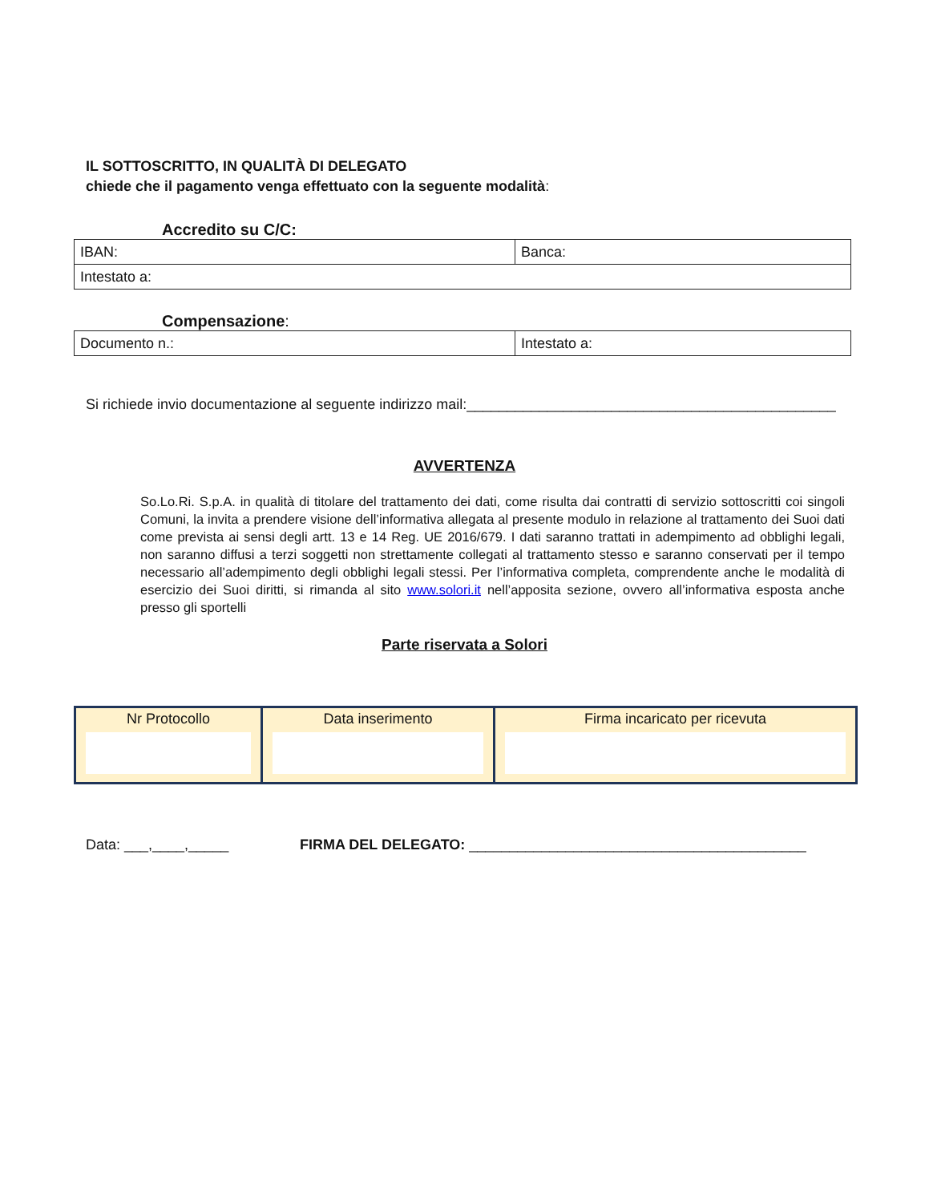IL SOTTOSCRITTO, IN QUALITÀ DI DELEGATO
chiede che il pagamento venga effettuato con la seguente modalità:
Accredito su C/C:
| IBAN: | Banca: |
| Intestato a: | |
Compensazione:
| Documento n.: | Intestato a: |
Si richiede invio documentazione al seguente indirizzo mail:______________________________________________
AVVERTENZA
So.Lo.Ri. S.p.A. in qualità di titolare del trattamento dei dati, come risulta dai contratti di servizio sottoscritti coi singoli Comuni, la invita a prendere visione dell’informativa allegata al presente modulo in relazione al trattamento dei Suoi dati come prevista ai sensi degli artt. 13 e 14 Reg. UE 2016/679. I dati saranno trattati in adempimento ad obblighi legali, non saranno diffusi a terzi soggetti non strettamente collegati al trattamento stesso e saranno conservati per il tempo necessario all’adempimento degli obblighi legali stessi. Per l’informativa completa, comprendente anche le modalità di esercizio dei Suoi diritti, si rimanda al sito www.solori.it nell’apposita sezione, ovvero all’informativa esposta anche presso gli sportelli
Parte riservata a Solori
| Nr Protocollo | Data inserimento | Firma incaricato per ricevuta |
Data: ___,____,_____ FIRMA DEL DELEGATO: __________________________________________